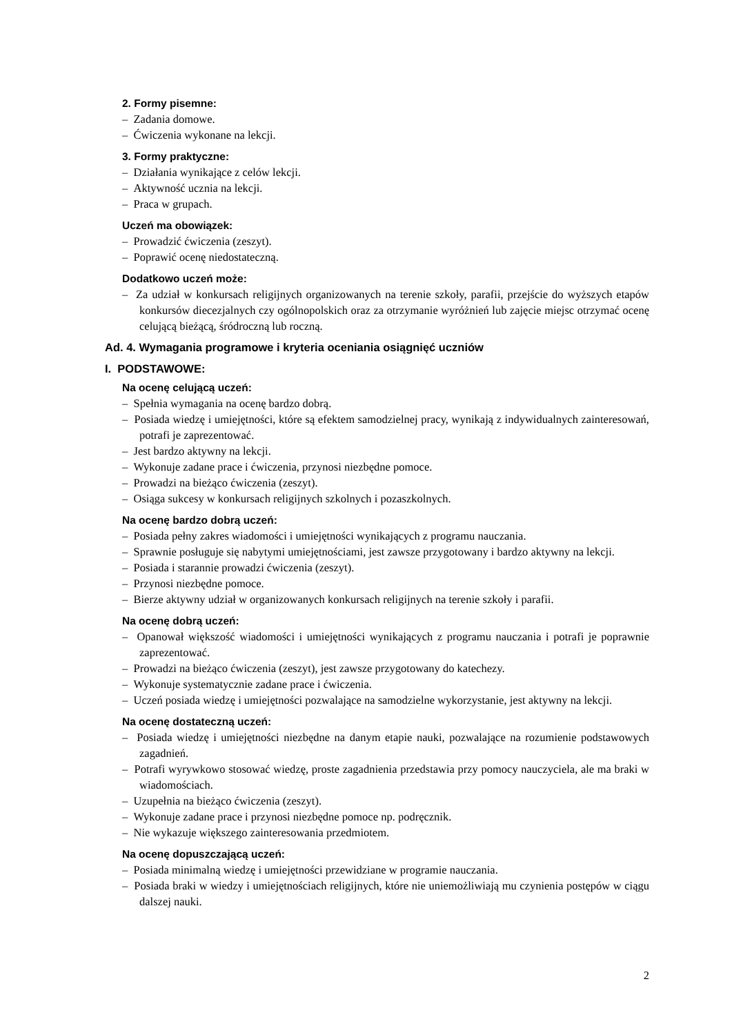2. Formy pisemne:
– Zadania domowe.
– Ćwiczenia wykonane na lekcji.
3. Formy praktyczne:
– Działania wynikające z celów lekcji.
– Aktywność ucznia na lekcji.
– Praca w grupach.
Uczeń ma obowiązek:
– Prowadzić ćwiczenia (zeszyt).
– Poprawić ocenę niedostateczną.
Dodatkowo uczeń może:
– Za udział w konkursach religijnych organizowanych na terenie szkoły, parafii, przejście do wyższych etapów konkursów diecezjalnych czy ogólnopolskich oraz za otrzymanie wyróżnień lub zajęcie miejsc otrzymać ocenę celującą bieżącą, śródroczną lub roczną.
Ad. 4. Wymagania programowe i kryteria oceniania osiągnięć uczniów
I. PODSTAWOWE:
Na ocenę celującą uczeń:
– Spełnia wymagania na ocenę bardzo dobrą.
– Posiada wiedzę i umiejętności, które są efektem samodzielnej pracy, wynikają z indywidualnych zainteresowań, potrafi je zaprezentować.
– Jest bardzo aktywny na lekcji.
– Wykonuje zadane prace i ćwiczenia, przynosi niezbędne pomoce.
– Prowadzi na bieżąco ćwiczenia (zeszyt).
– Osiąga sukcesy w konkursach religijnych szkolnych i pozaszkolnych.
Na ocenę bardzo dobrą uczeń:
– Posiada pełny zakres wiadomości i umiejętności wynikających z programu nauczania.
– Sprawnie posługuje się nabytymi umiejętnościami, jest zawsze przygotowany i bardzo aktywny na lekcji.
– Posiada i starannie prowadzi ćwiczenia (zeszyt).
– Przynosi niezbędne pomoce.
– Bierze aktywny udział w organizowanych konkursach religijnych na terenie szkoły i parafii.
Na ocenę dobrą uczeń:
– Opanował większość wiadomości i umiejętności wynikających z programu nauczania i potrafi je poprawnie zaprezentować.
– Prowadzi na bieżąco ćwiczenia (zeszyt), jest zawsze przygotowany do katechezy.
– Wykonuje systematycznie zadane prace i ćwiczenia.
– Uczeń posiada wiedzę i umiejętności pozwalające na samodzielne wykorzystanie, jest aktywny na lekcji.
Na ocenę dostateczną uczeń:
– Posiada wiedzę i umiejętności niezbędne na danym etapie nauki, pozwalające na rozumienie podstawowych zagadnień.
– Potrafi wyrywkowo stosować wiedzę, proste zagadnienia przedstawia przy pomocy nauczyciela, ale ma braki w wiadomościach.
– Uzupełnia na bieżąco ćwiczenia (zeszyt).
– Wykonuje zadane prace i przynosi niezbędne pomoce np. podręcznik.
– Nie wykazuje większego zainteresowania przedmiotem.
Na ocenę dopuszczającą uczeń:
– Posiada minimalną wiedzę i umiejętności przewidziane w programie nauczania.
– Posiada braki w wiedzy i umiejętnościach religijnych, które nie uniemożliwiają mu czynienia postępów w ciągu dalszej nauki.
2